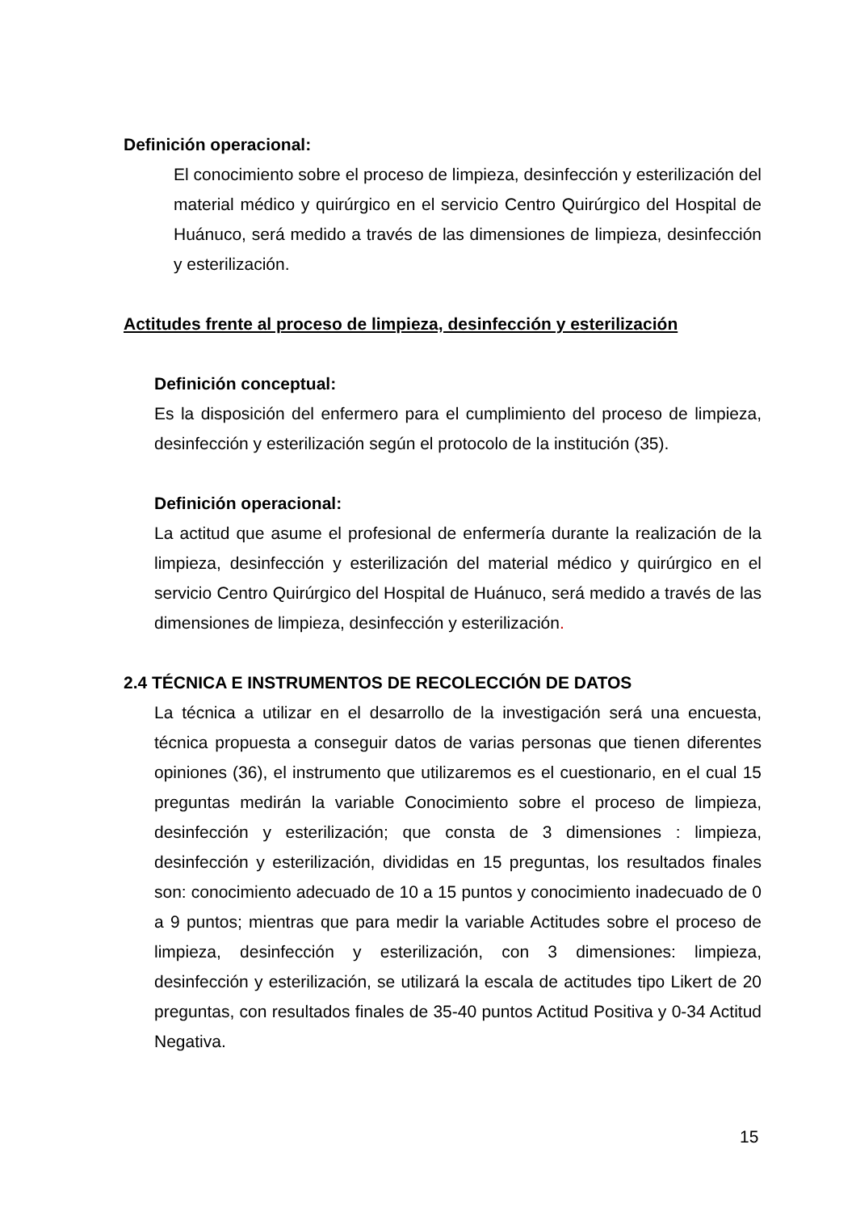Definición operacional:
El conocimiento sobre el proceso de limpieza, desinfección y esterilización del material médico y quirúrgico en el servicio Centro Quirúrgico del Hospital de Huánuco, será medido a través de las dimensiones de limpieza, desinfección y esterilización.
Actitudes frente al proceso de limpieza, desinfección y esterilización
Definición conceptual:
Es la disposición del enfermero para el cumplimiento del proceso de limpieza, desinfección y esterilización según el protocolo de la institución (35).
Definición operacional:
La actitud que asume el profesional de enfermería durante la realización de la limpieza, desinfección y esterilización del material médico y quirúrgico en el servicio Centro Quirúrgico del Hospital de Huánuco, será medido a través de las dimensiones de limpieza, desinfección y esterilización.
2.4 TÉCNICA E INSTRUMENTOS DE RECOLECCIÓN DE DATOS
La técnica a utilizar en el desarrollo de la investigación será una encuesta, técnica propuesta a conseguir datos de varias personas que tienen diferentes opiniones (36), el instrumento que utilizaremos es el cuestionario, en el cual 15 preguntas medirán la variable Conocimiento sobre el proceso de limpieza, desinfección y esterilización; que consta de 3 dimensiones : limpieza, desinfección y esterilización, divididas en 15 preguntas, los resultados finales son: conocimiento adecuado de 10 a 15 puntos y conocimiento inadecuado de 0 a 9 puntos; mientras que para medir la variable Actitudes sobre el proceso de limpieza, desinfección y esterilización, con 3 dimensiones: limpieza, desinfección y esterilización, se utilizará la escala de actitudes tipo Likert de 20 preguntas, con resultados finales de 35-40 puntos Actitud Positiva y 0-34 Actitud Negativa.
15